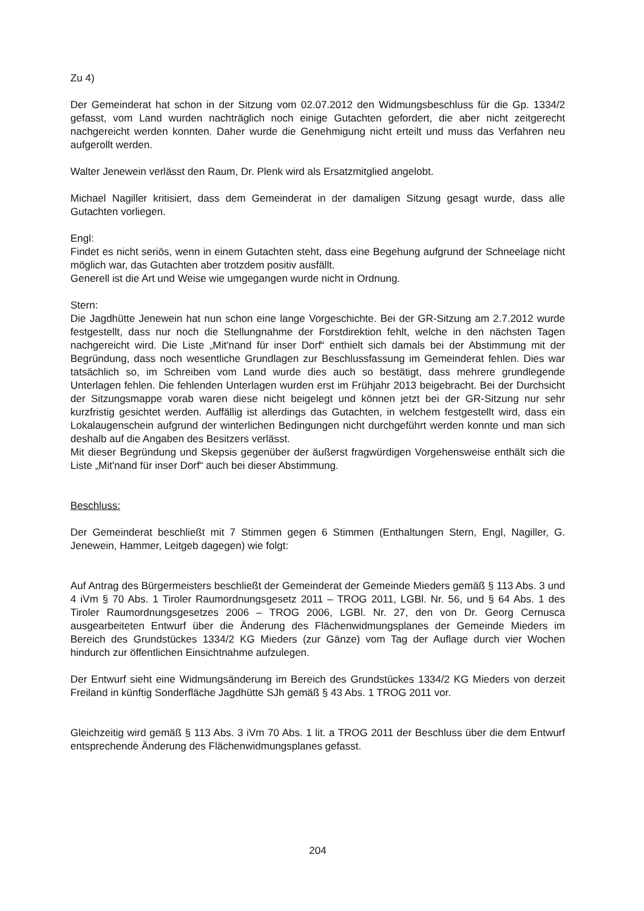Zu 4)
Der Gemeinderat hat schon in der Sitzung vom 02.07.2012 den Widmungsbeschluss für die Gp. 1334/2 gefasst, vom Land wurden nachträglich noch einige Gutachten gefordert, die aber nicht zeitgerecht nachgereicht werden konnten. Daher wurde die Genehmigung nicht erteilt und muss das Verfahren neu aufgerollt werden.
Walter Jenewein verlässt den Raum, Dr. Plenk wird als Ersatzmitglied angelobt.
Michael Nagiller kritisiert, dass dem Gemeinderat in der damaligen Sitzung gesagt wurde, dass alle Gutachten vorliegen.
Engl:
Findet es nicht seriös, wenn in einem Gutachten steht, dass eine Begehung aufgrund der Schneelage nicht möglich war, das Gutachten aber trotzdem positiv ausfällt.
Generell ist die Art und Weise wie umgegangen wurde nicht in Ordnung.
Stern:
Die Jagdhütte Jenewein hat nun schon eine lange Vorgeschichte. Bei der GR-Sitzung am 2.7.2012 wurde festgestellt, dass nur noch die Stellungnahme der Forstdirektion fehlt, welche in den nächsten Tagen nachgereicht wird. Die Liste „Mit'nand für inser Dorf“ enthielt sich damals bei der Abstimmung mit der Begründung, dass noch wesentliche Grundlagen zur Beschlussfassung im Gemeinderat fehlen. Dies war tatsächlich so, im Schreiben vom Land wurde dies auch so bestätigt, dass mehrere grundlegende Unterlagen fehlen. Die fehlenden Unterlagen wurden erst im Frühjahr 2013 beigebracht. Bei der Durchsicht der Sitzungsmappe vorab waren diese nicht beigelegt und können jetzt bei der GR-Sitzung nur sehr kurzfristig gesichtet werden. Auffällig ist allerdings das Gutachten, in welchem festgestellt wird, dass ein Lokalaugenschein aufgrund der winterlichen Bedingungen nicht durchgeführt werden konnte und man sich deshalb auf die Angaben des Besitzers verlässt.
Mit dieser Begründung und Skepsis gegenüber der äußerst fragwürdigen Vorgehensweise enthält sich die Liste „Mit'nand für inser Dorf“ auch bei dieser Abstimmung.
Beschluss:
Der Gemeinderat beschließt mit 7 Stimmen gegen 6 Stimmen (Enthaltungen Stern, Engl, Nagiller, G. Jenewein, Hammer, Leitgeb dagegen) wie folgt:
Auf Antrag des Bürgermeisters beschließt der Gemeinderat der Gemeinde Mieders gemäß § 113 Abs. 3 und 4 iVm § 70 Abs. 1 Tiroler Raumordnungsgesetz 2011 – TROG 2011, LGBl. Nr. 56, und § 64 Abs. 1 des Tiroler Raumordnungsgesetzes 2006 – TROG 2006, LGBl. Nr. 27, den von Dr. Georg Cernusca ausgearbeiteten Entwurf über die Änderung des Flächenwidmungsplanes der Gemeinde Mieders im Bereich des Grundstückes 1334/2 KG Mieders (zur Gänze) vom Tag der Auflage durch vier Wochen hindurch zur öffentlichen Einsichtnahme aufzulegen.
Der Entwurf sieht eine Widmungsänderung im Bereich des Grundstückes 1334/2 KG Mieders von derzeit Freiland in künftig Sonderfläche Jagdhütte SJh gemäß § 43 Abs. 1 TROG 2011 vor.
Gleichzeitig wird gemäß § 113 Abs. 3 iVm 70 Abs. 1 lit. a TROG 2011 der Beschluss über die dem Entwurf entsprechende Änderung des Flächenwidmungsplanes gefasst.
204